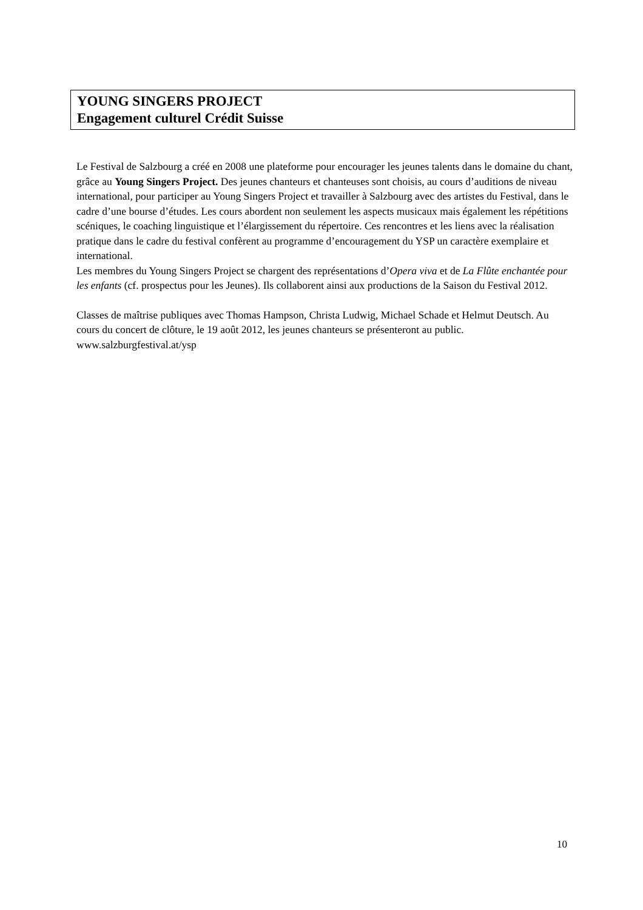YOUNG SINGERS PROJECT
Engagement culturel Crédit Suisse
Le Festival de Salzbourg a créé en 2008 une plateforme pour encourager les jeunes talents dans le domaine du chant, grâce au Young Singers Project. Des jeunes chanteurs et chanteuses sont choisis, au cours d’auditions de niveau international, pour participer au Young Singers Project et travailler à Salzbourg avec des artistes du Festival, dans le cadre d’une bourse d’études. Les cours abordent non seulement les aspects musicaux mais également les répétitions scéniques, le coaching linguistique et l’élargissement du répertoire. Ces rencontres et les liens avec la réalisation pratique dans le cadre du festival confèrent au programme d’encouragement du YSP un caractère exemplaire et international.
Les membres du Young Singers Project se chargent des représentations d’Opera viva et de La Flûte enchantée pour les enfants (cf. prospectus pour les Jeunes). Ils collaborent ainsi aux productions de la Saison du Festival 2012.
Classes de maîtrise publiques avec Thomas Hampson, Christa Ludwig, Michael Schade et Helmut Deutsch. Au cours du concert de clôture, le 19 août 2012, les jeunes chanteurs se présenteront au public. www.salzburgfestival.at/ysp
10